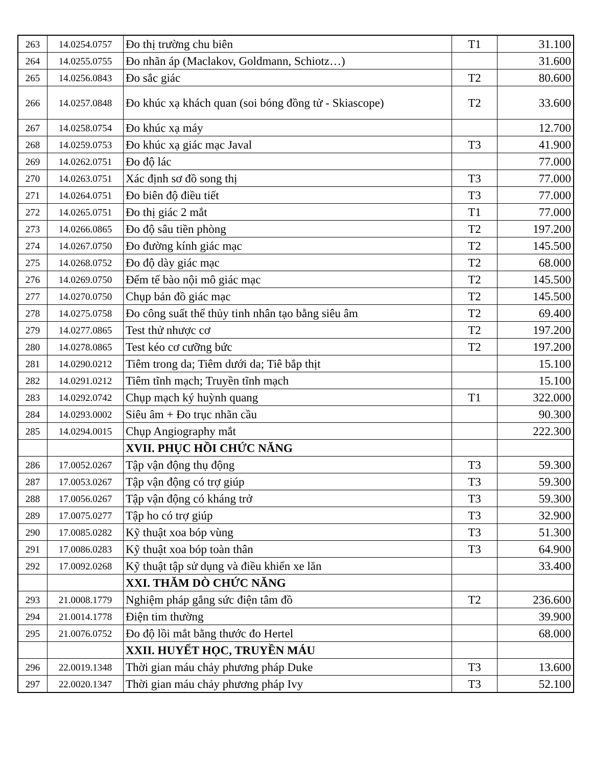| 263 | 14.0254.0757 | Đo thị trường chu biên | T1 | 31.100 |
| 264 | 14.0255.0755 | Đo nhãn áp (Maclakov, Goldmann, Schiotz…) | | 31.600 |
| 265 | 14.0256.0843 | Đo sắc giác | T2 | 80.600 |
| 266 | 14.0257.0848 | Đo khúc xạ khách quan (soi bóng đồng tử - Skiascope) | T2 | 33.600 |
| 267 | 14.0258.0754 | Đo khúc xạ máy | | 12.700 |
| 268 | 14.0259.0753 | Đo khúc xạ giác mạc Javal | T3 | 41.900 |
| 269 | 14.0262.0751 | Đo độ lác | | 77.000 |
| 270 | 14.0263.0751 | Xác định sơ đồ song thị | T3 | 77.000 |
| 271 | 14.0264.0751 | Đo biên độ điều tiết | T3 | 77.000 |
| 272 | 14.0265.0751 | Đo thị giác 2 mắt | T1 | 77.000 |
| 273 | 14.0266.0865 | Đo độ sâu tiền phòng | T2 | 197.200 |
| 274 | 14.0267.0750 | Đo đường kính giác mạc | T2 | 145.500 |
| 275 | 14.0268.0752 | Đo độ dày giác mạc | T2 | 68.000 |
| 276 | 14.0269.0750 | Đếm tế bào nội mô giác mạc | T2 | 145.500 |
| 277 | 14.0270.0750 | Chụp bản đồ giác mạc | T2 | 145.500 |
| 278 | 14.0275.0758 | Đo công suất thể thủy tinh nhân tạo bằng siêu âm | T2 | 69.400 |
| 279 | 14.0277.0865 | Test thử nhược cơ | T2 | 197.200 |
| 280 | 14.0278.0865 | Test kéo cơ cưỡng bức | T2 | 197.200 |
| 281 | 14.0290.0212 | Tiêm trong da; Tiêm dưới da; Tiê bắp thịt | | 15.100 |
| 282 | 14.0291.0212 | Tiêm tĩnh mạch; Truyền tĩnh mạch | | 15.100 |
| 283 | 14.0292.0742 | Chụp mạch ký huỳnh quang | T1 | 322.000 |
| 284 | 14.0293.0002 | Siêu âm + Đo trục nhãn cầu | | 90.300 |
| 285 | 14.0294.0015 | Chụp Angiography mắt | | 222.300 |
| | | XVII. PHỤC HỒI CHỨC NĂNG | | |
| 286 | 17.0052.0267 | Tập vận động thụ động | T3 | 59.300 |
| 287 | 17.0053.0267 | Tập vận động có trợ giúp | T3 | 59.300 |
| 288 | 17.0056.0267 | Tập vận động có kháng trở | T3 | 59.300 |
| 289 | 17.0075.0277 | Tập ho có trợ giúp | T3 | 32.900 |
| 290 | 17.0085.0282 | Kỹ thuật xoa bóp vùng | T3 | 51.300 |
| 291 | 17.0086.0283 | Kỹ thuật xoa bóp toàn thân | T3 | 64.900 |
| 292 | 17.0092.0268 | Kỹ thuật tập sử dụng và điều khiển xe lăn | | 33.400 |
| | | XXI. THĂM DÒ CHỨC NĂNG | | |
| 293 | 21.0008.1779 | Nghiệm pháp gắng sức điện tâm đồ | T2 | 236.600 |
| 294 | 21.0014.1778 | Điện tim thường | | 39.900 |
| 295 | 21.0076.0752 | Đo độ lồi mắt bằng thước đo Hertel | | 68.000 |
| | | XXII. HUYẾT HỌC, TRUYỀN MÁU | | |
| 296 | 22.0019.1348 | Thời gian máu chảy phương pháp Duke | T3 | 13.600 |
| 297 | 22.0020.1347 | Thời gian máu chảy phương pháp Ivy | T3 | 52.100 |